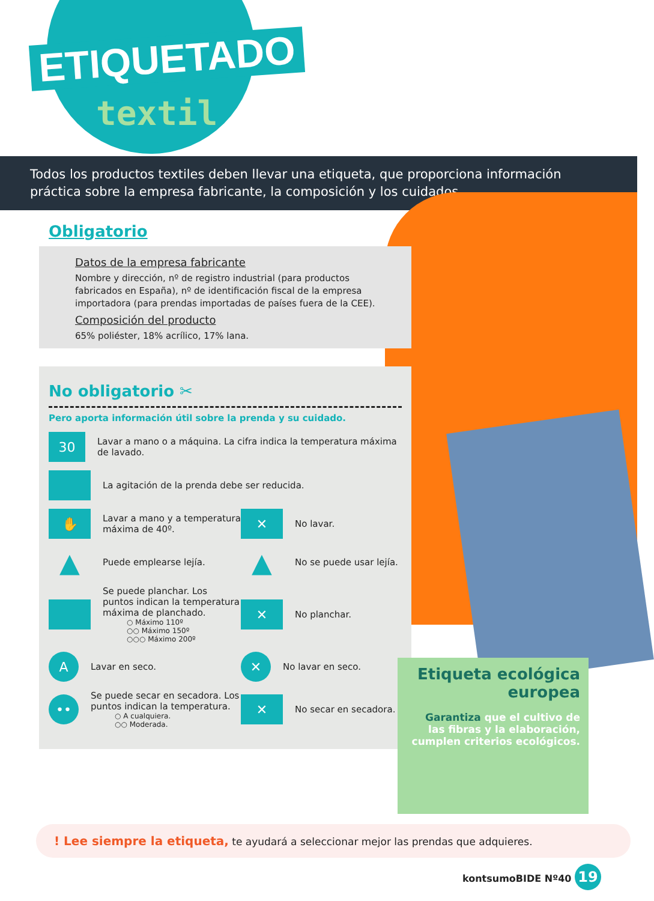ETIQUETADO
textil
Todos los productos textiles deben llevar una etiqueta, que proporciona información práctica sobre la empresa fabricante, la composición y los cuidados.
Obligatorio
Datos de la empresa fabricante
Nombre y dirección, nº de registro industrial (para productos fabricados en España), nº de identificación fiscal de la empresa importadora (para prendas importadas de países fuera de la CEE).
Composición del producto
65% poliéster, 18% acrílico, 17% lana.
No obligatorio ✂
Pero aporta información útil sobre la prenda y su cuidado.
30
Lavar a mano o a máquina. La cifra indica la temperatura máxima de lavado.
La agitación de la prenda debe ser reducida.
✋
Lavar a mano y a temperatura máxima de 40º.
✕
No lavar.
▲
Puede emplearse lejía.
▲
No se puede usar lejía.
Se puede planchar. Los puntos indican la temperatura máxima de planchado.
○ Máximo 110º
○○ Máximo 150º
○○○ Máximo 200º
✕
No planchar.
A
Lavar en seco.
✕
No lavar en seco.
••
Se puede secar en secadora. Los puntos indican la temperatura.
○ A cualquiera.
○○ Moderada.
✕
No secar en secadora.
Etiqueta ecológica europea
Garantiza que el cultivo de las fibras y la elaboración, cumplen criterios ecológicos.
! Lee siempre la etiqueta, te ayudará a seleccionar mejor las prendas que adquieres.
kontsumoBIDE Nº40 19